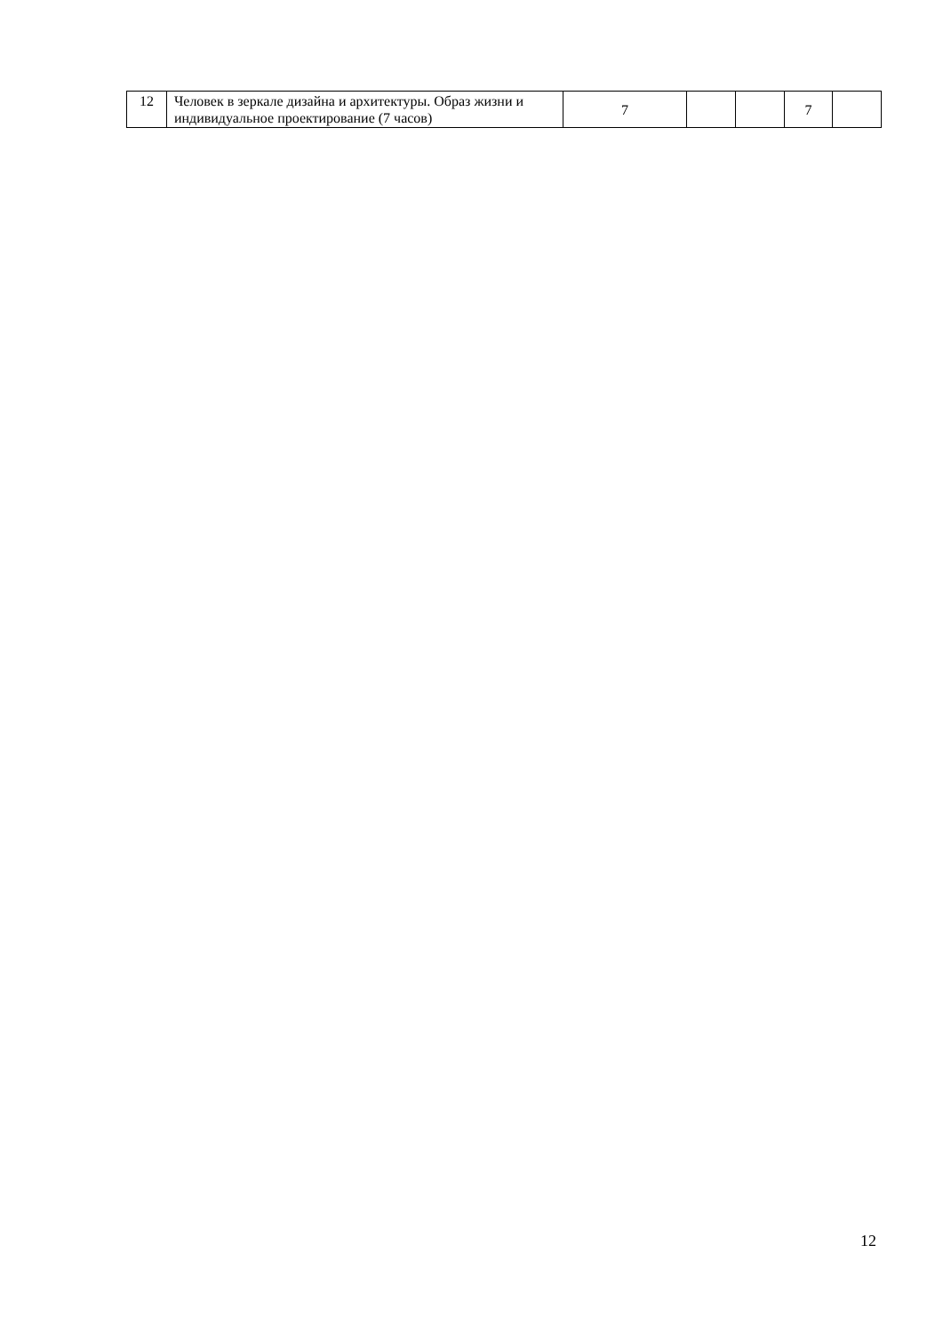| 12 | Человек в зеркале дизайна и архитектуры. Образ жизни и индивидуальное проектирование (7 часов) | 7 | | | 7 | |
12